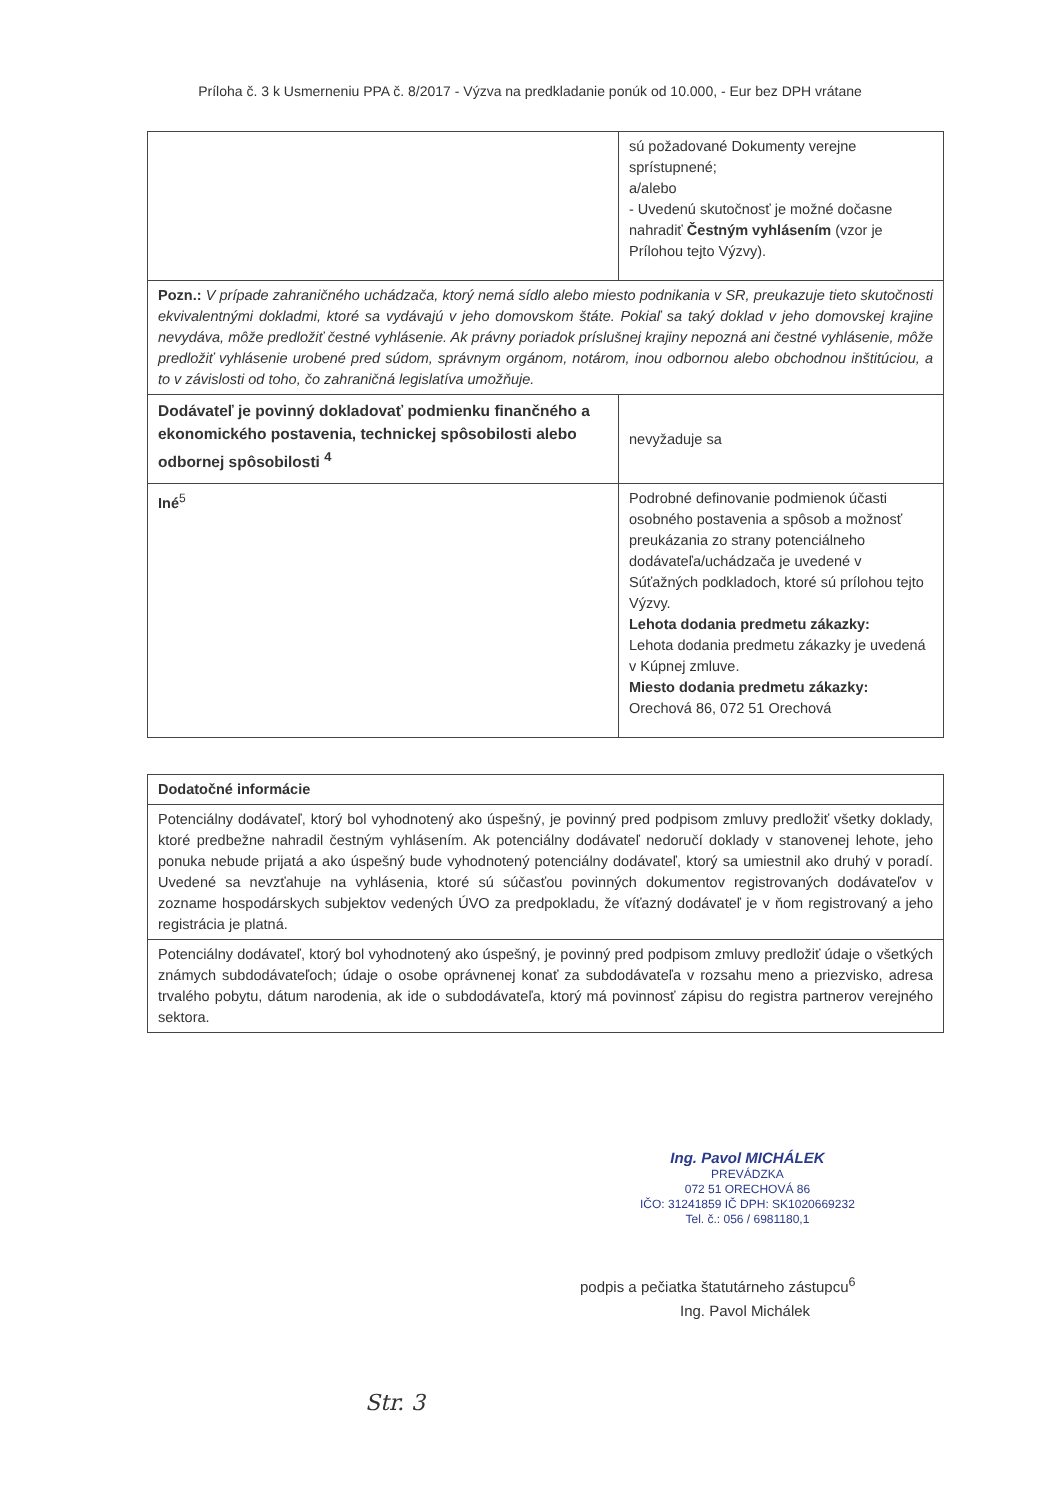Príloha č. 3 k Usmerneniu PPA č. 8/2017 - Výzva na predkladanie ponúk od 10.000, - Eur bez DPH vrátane
| | sú požadované Dokumenty verejne sprístupnené; a/alebo - Uvedenú skutočnosť je možné dočasne nahradiť Čestným vyhlásením (vzor je Prílohou tejto Výzvy). |
| Pozn.: V prípade zahraničného uchádzača, ktorý nemá sídlo alebo miesto podnikania v SR, preukazuje tieto skutočnosti ekvivalentnými dokladmi, ktoré sa vydávajú v jeho domovskom štáte. Pokiaľ sa taký doklad v jeho domovskej krajine nevydáva, môže predložiť čestné vyhlásenie. Ak právny poriadok príslušnej krajiny nepozná ani čestné vyhlásenie, môže predložiť vyhlásenie urobené pred súdom, správnym orgánom, notárom, inou odbornou alebo obchodnou inštitúciou, a to v závislosti od toho, čo zahraničná legislatíva umožňuje. | |
| Dodávateľ je povinný dokladovať podmienku finančného a ekonomického postavenia, technickej spôsobilosti alebo odbornej spôsobilosti <sup>4</sup> | nevyžaduje sa |
| Iné<sup>5</sup> | Podrobné definovanie podmienok účasti osobného postavenia a spôsob a možnosť preukázania zo strany potenciálneho dodávateľa/uchádzača je uvedené v Súťažných podkladoch, ktoré sú prílohou tejto Výzvy. Lehota dodania predmetu zákazky: Lehota dodania predmetu zákazky je uvedená v Kúpnej zmluve. Miesto dodania predmetu zákazky: Orechová 86, 072 51 Orechová |
| Dodatočné informácie |
| Potenciálny dodávateľ, ktorý bol vyhodnotený ako úspešný, je povinný pred podpisom zmluvy predložiť všetky doklady, ktoré predbežne nahradil čestným vyhlásením. Ak potenciálny dodávateľ nedoručí doklady v stanovenej lehote, jeho ponuka nebude prijatá a ako úspešný bude vyhodnotený potenciálny dodávateľ, ktorý sa umiestnil ako druhý v poradí. Uvedené sa nevzťahuje na vyhlásenia, ktoré sú súčasťou povinných dokumentov registrovaných dodávateľov v zozname hospodárskych subjektov vedených ÚVO za predpokladu, že víťazný dodávateľ je v ňom registrovaný a jeho registrácia je platná. |
| Potenciálny dodávateľ, ktorý bol vyhodnotený ako úspešný, je povinný pred podpisom zmluvy predložiť údaje o všetkých známych subdodávateľoch; údaje o osobe oprávnenej konať za subdodávateľa v rozsahu meno a priezvisko, adresa trvalého pobytu, dátum narodenia, ak ide o subdodávateľa, ktorý má povinnosť zápisu do registra partnerov verejného sektora. |
Ing. Pavol MICHÁLEK
PREVÁDZKA
072 51 ORECHOVÁ 86
IČO: 31241859 IČ DPH: SK1020669232
Tel. č.: 056 / 6981180,1
podpis a pečiatka štatutárneho zástupcu<sup>6</sup>
Ing. Pavol Michálek
Str. 3